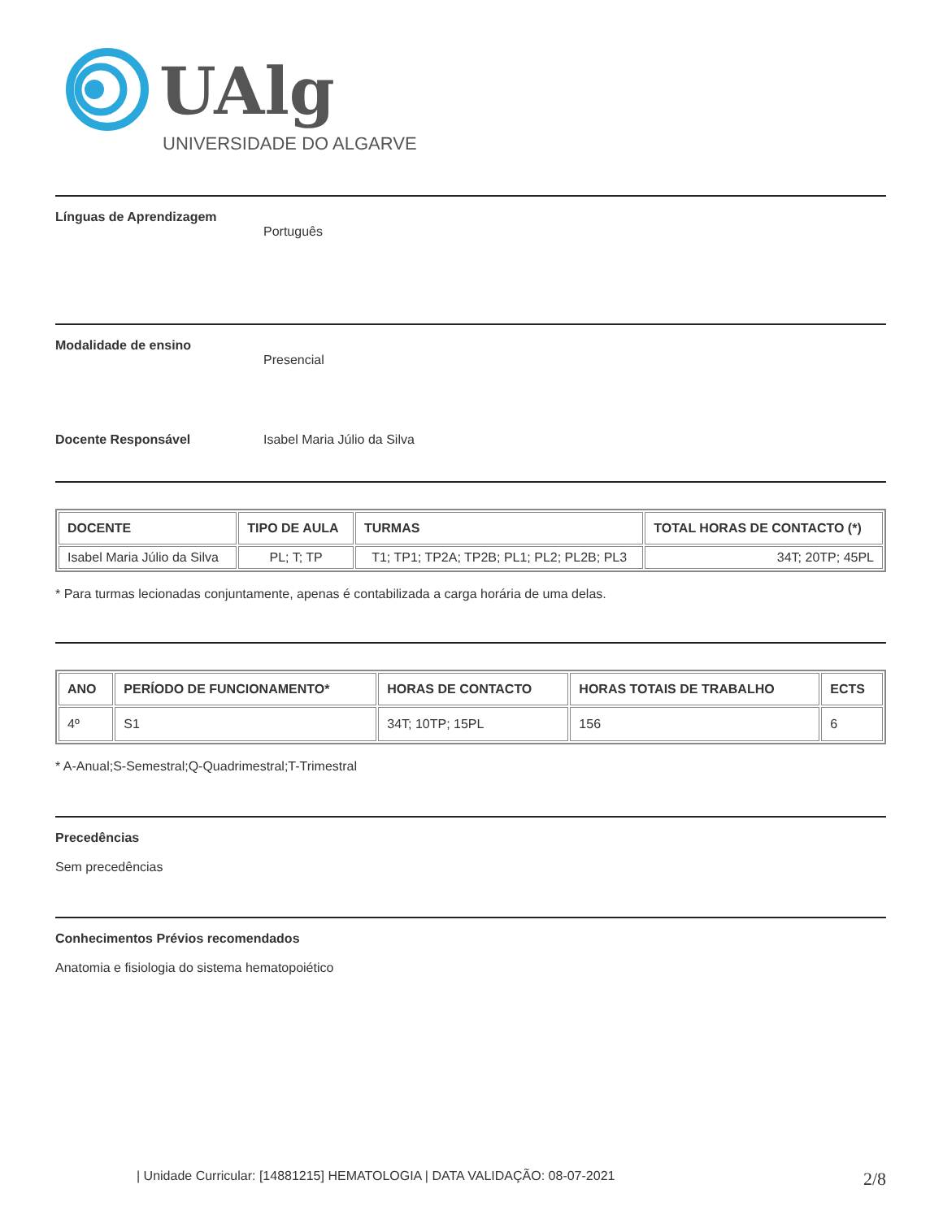UAlg
UNIVERSIDADE DO ALGARVE
Línguas de Aprendizagem
Português
Modalidade de ensino
Presencial
Docente Responsável Isabel Maria Júlio da Silva
| DOCENTE | TIPO DE AULA | TURMAS | TOTAL HORAS DE CONTACTO (*) |
| --- | --- | --- | --- |
| Isabel Maria Júlio da Silva | PL; T; TP | T1; TP1; TP2A; TP2B; PL1; PL2; PL2B; PL3 | 34T; 20TP; 45PL |
* Para turmas lecionadas conjuntamente, apenas é contabilizada a carga horária de uma delas.
| ANO | PERÍODO DE FUNCIONAMENTO* | HORAS DE CONTACTO | HORAS TOTAIS DE TRABALHO | ECTS |
| --- | --- | --- | --- | --- |
| 4º | S1 | 34T; 10TP; 15PL | 156 | 6 |
* A-Anual;S-Semestral;Q-Quadrimestral;T-Trimestral
Precedências
Sem precedências
Conhecimentos Prévios recomendados
Anatomia e fisiologia do sistema hematopoiético
| Unidade Curricular: [14881215] HEMATOLOGIA | DATA VALIDAÇÃO: 08-07-2021 2/8